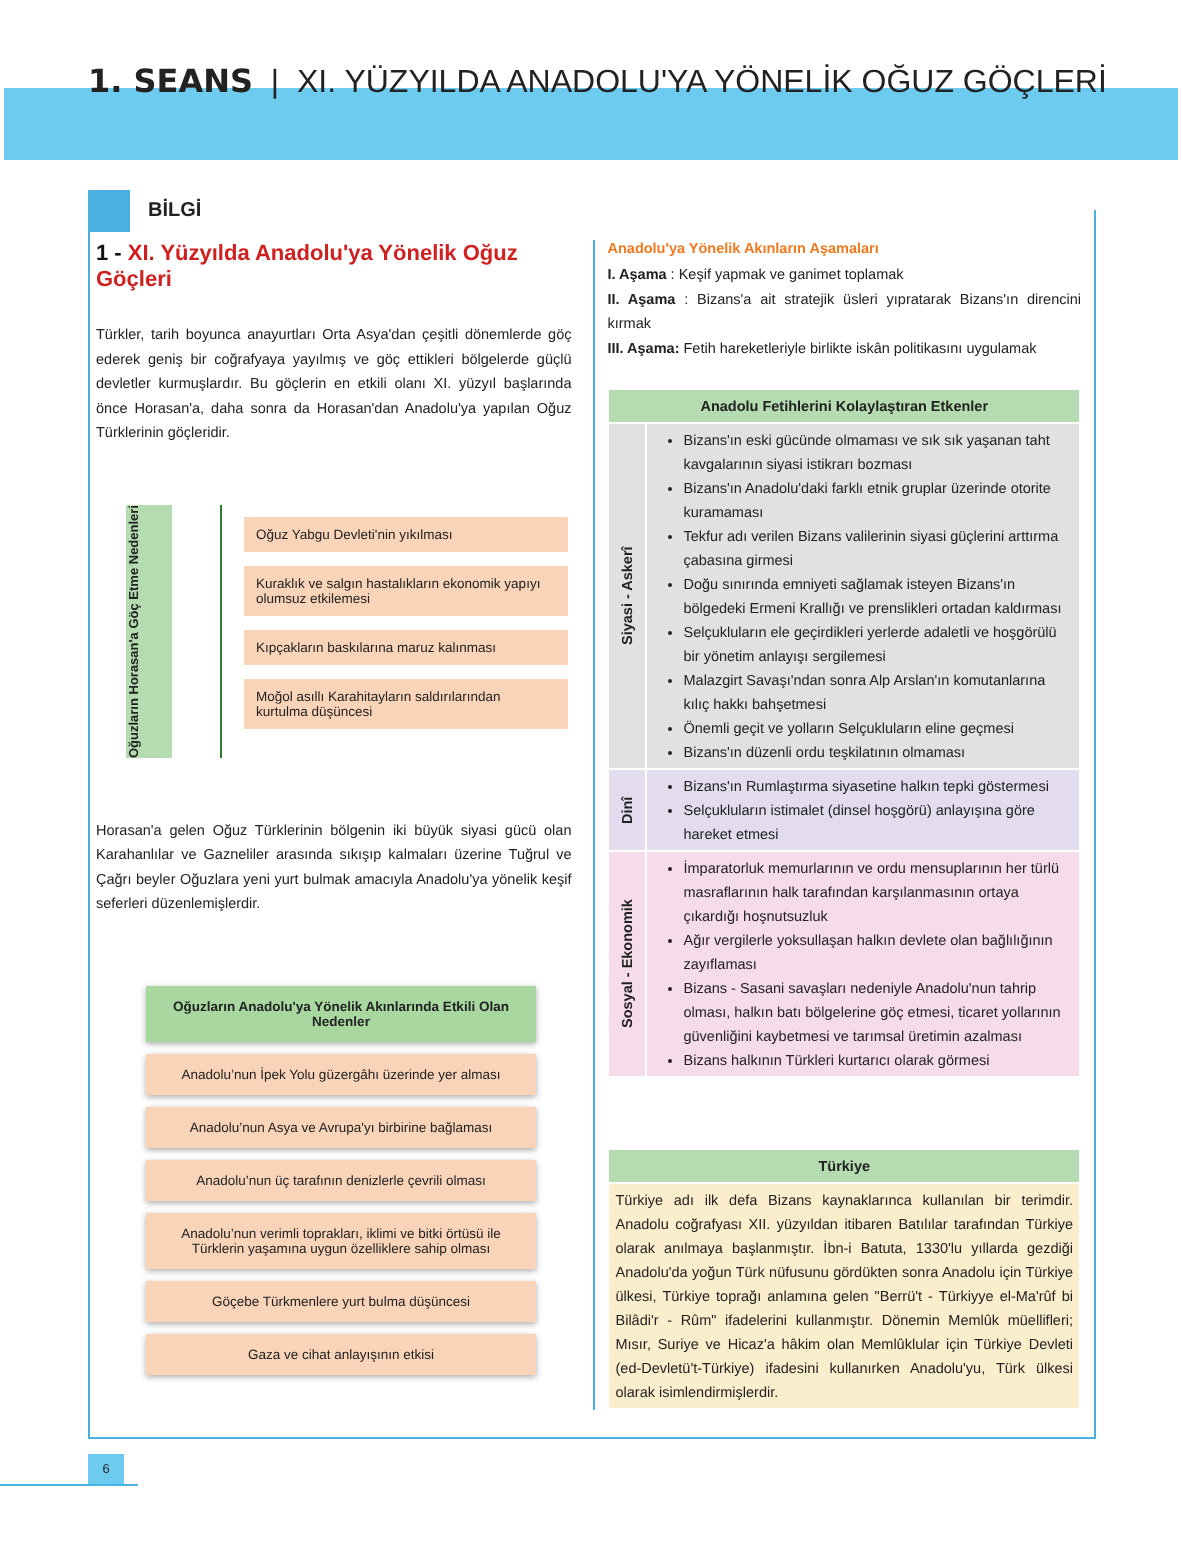1. SEANS | XI. YÜZYILDA ANADOLU'YA YÖNELİK OĞUZ GÖÇLERİ
BİLGİ
1 - XI. Yüzyılda Anadolu'ya Yönelik Oğuz Göçleri
Türkler, tarih boyunca anayurtları Orta Asya'dan çeşitli dönemlerde göç ederek geniş bir coğrafyaya yayılmış ve göç ettikleri bölgelerde güçlü devletler kurmuşlardır. Bu göçlerin en etkili olanı XI. yüzyıl başlarında önce Horasan'a, daha sonra da Horasan'dan Anadolu'ya yapılan Oğuz Türklerinin göçleridir.
Oğuzların Horasan'a Göç Etme Nedenleri
Oğuz Yabgu Devleti'nin yıkılması
Kuraklık ve salgın hastalıkların ekonomik yapıyı olumsuz etkilemesi
Kıpçakların baskılarına maruz kalınması
Moğol asıllı Karahitayların saldırılarından kurtulma düşüncesi
Horasan'a gelen Oğuz Türklerinin bölgenin iki büyük siyasi gücü olan Karahanlılar ve Gazneliler arasında sıkışıp kalmaları üzerine Tuğrul ve Çağrı beyler Oğuzlara yeni yurt bulmak amacıyla Anadolu'ya yönelik keşif seferleri düzenlemişlerdir.
Oğuzların Anadolu'ya Yönelik Akınlarında Etkili Olan Nedenler
Anadolu’nun İpek Yolu güzergâhı üzerinde yer alması
Anadolu’nun Asya ve Avrupa'yı birbirine bağlaması
Anadolu’nun üç tarafının denizlerle çevrili olması
Anadolu’nun verimli toprakları, iklimi ve bitki örtüsü ile Türklerin yaşamına uygun özelliklere sahip olması
Göçebe Türkmenlere yurt bulma düşüncesi
Gaza ve cihat anlayışının etkisi
Anadolu'ya Yönelik Akınların Aşamaları
I. Aşama : Keşif yapmak ve ganimet toplamak
II. Aşama : Bizans'a ait stratejik üsleri yıpratarak Bizans'ın direncini kırmak
III. Aşama: Fetih hareketleriyle birlikte iskân politikasını uygulamak
| Anadolu Fetihlerini Kolaylaştıran Etkenler | |
| --- | --- |
| Siyasi - Askerî | Bizans'ın eski gücünde olmaması ve sık sık yaşanan taht kavgalarının siyasi istikrarı bozması Bizans'ın Anadolu'daki farklı etnik gruplar üzerinde otorite kuramaması Tekfur adı verilen Bizans valilerinin siyasi güçlerini arttırma çabasına girmesi Doğu sınırında emniyeti sağlamak isteyen Bizans'ın bölgedeki Ermeni Krallığı ve prenslikleri ortadan kaldırması Selçukluların ele geçirdikleri yerlerde adaletli ve hoşgörülü bir yönetim anlayışı sergilemesi Malazgirt Savaşı'ndan sonra Alp Arslan'ın komutanlarına kılıç hakkı bahşetmesi Önemli geçit ve yolların Selçukluların eline geçmesi Bizans'ın düzenli ordu teşkilatının olmaması |
| Dinî | Bizans'ın Rumlaştırma siyasetine halkın tepki göstermesi Selçukluların istimalet (dinsel hoşgörü) anlayışına göre hareket etmesi |
| Sosyal - Ekonomik | İmparatorluk memurlarının ve ordu mensuplarının her türlü masraflarının halk tarafından karşılanmasının ortaya çıkardığı hoşnutsuzluk Ağır vergilerle yoksullaşan halkın devlete olan bağlılığının zayıflaması Bizans - Sasani savaşları nedeniyle Anadolu'nun tahrip olması, halkın batı bölgelerine göç etmesi, ticaret yollarının güvenliğini kaybetmesi ve tarımsal üretimin azalması Bizans halkının Türkleri kurtarıcı olarak görmesi |
| Türkiye |
| --- |
| Türkiye adı ilk defa Bizans kaynaklarınca kullanılan bir terimdir. Anadolu coğrafyası XII. yüzyıldan itibaren Batılılar tarafından Türkiye olarak anılmaya başlanmıştır. İbn-i Batuta, 1330'lu yıllarda gezdiği Anadolu'da yoğun Türk nüfusunu gördükten sonra Anadolu için Türkiye ülkesi, Türkiye toprağı anlamına gelen "Berrü't - Türkiyye el-Ma'rûf bi Bilâdi'r - Rûm" ifadelerini kullanmıştır. Dönemin Memlûk müellifleri; Mısır, Suriye ve Hicaz'a hâkim olan Memlûklular için Türkiye Devleti (ed-Devletü't-Türkiye) ifadesini kullanırken Anadolu'yu, Türk ülkesi olarak isimlendirmişlerdir. |
6